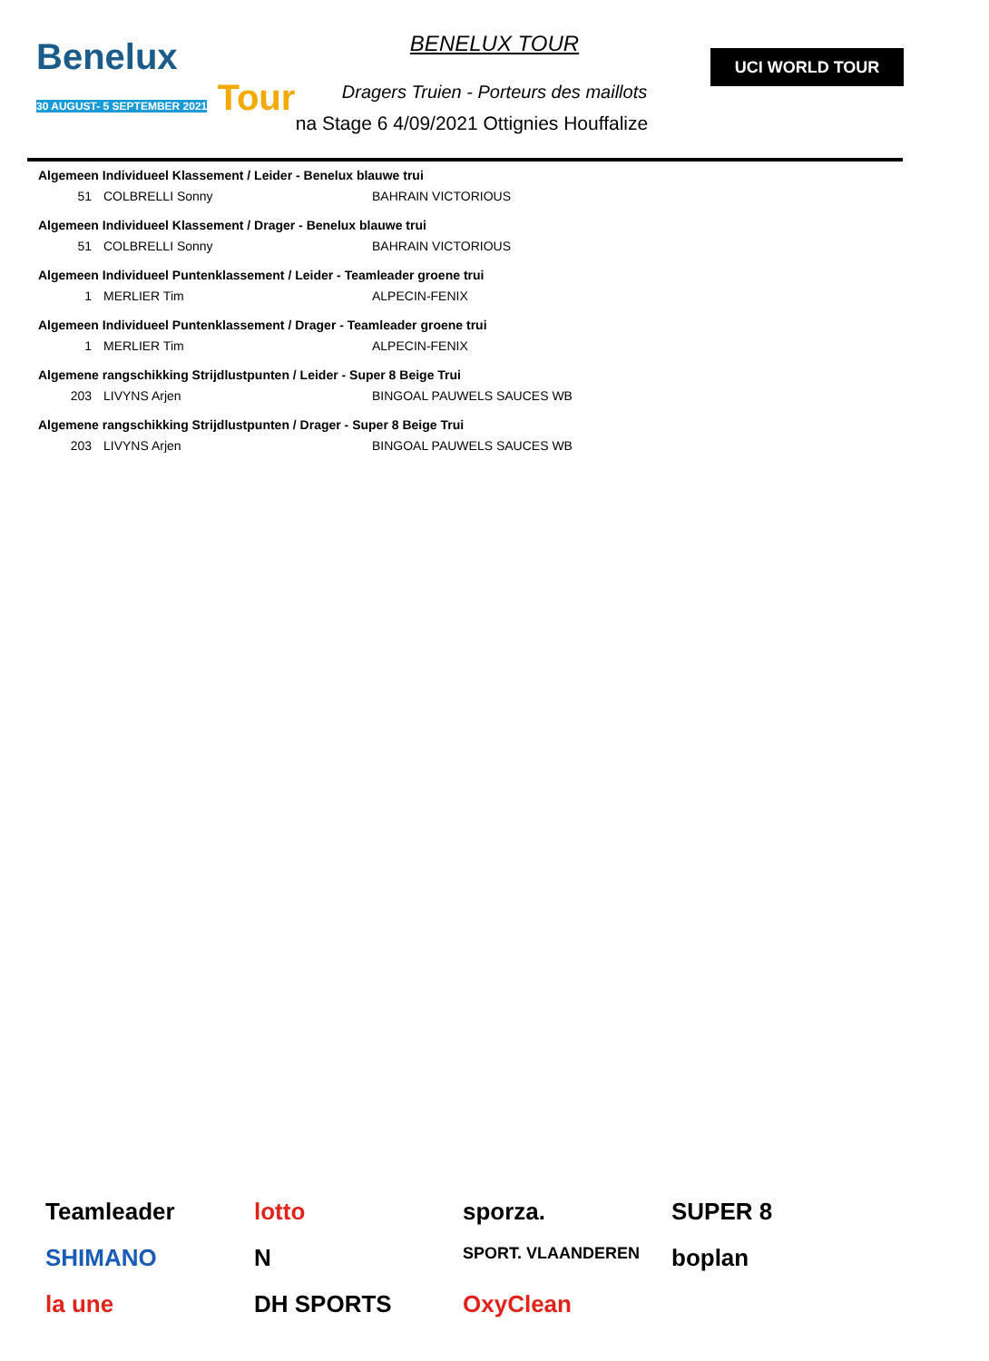Benelux
30 AUGUST- 5 SEPTEMBER 2021 Tour
BENELUX TOUR
Dragers Truien - Porteurs des maillots
na Stage 6 4/09/2021 Ottignies Houffalize
UCI WORLD TOUR
| Algemeen Individueel Klassement / Leider - Benelux blauwe trui | | |
| --- | --- | --- |
| 51 | COLBRELLI Sonny | BAHRAIN VICTORIOUS |
| Algemeen Individueel Klassement / Drager - Benelux blauwe trui | | |
| 51 | COLBRELLI Sonny | BAHRAIN VICTORIOUS |
| Algemeen Individueel Puntenklassement / Leider - Teamleader groene trui | | |
| 1 | MERLIER Tim | ALPECIN-FENIX |
| Algemeen Individueel Puntenklassement / Drager - Teamleader groene trui | | |
| 1 | MERLIER Tim | ALPECIN-FENIX |
| Algemene rangschikking Strijdlustpunten / Leider - Super 8 Beige Trui | | |
| 203 | LIVYNS Arjen | BINGOAL PAUWELS SAUCES WB |
| Algemene rangschikking Strijdlustpunten / Drager - Super 8 Beige Trui | | |
| 203 | LIVYNS Arjen | BINGOAL PAUWELS SAUCES WB |
Teamleader lotto sporza. SUPER 8 SHIMANO N SPORT. VLAANDEREN boplan la une DH SPORTS OxyClean